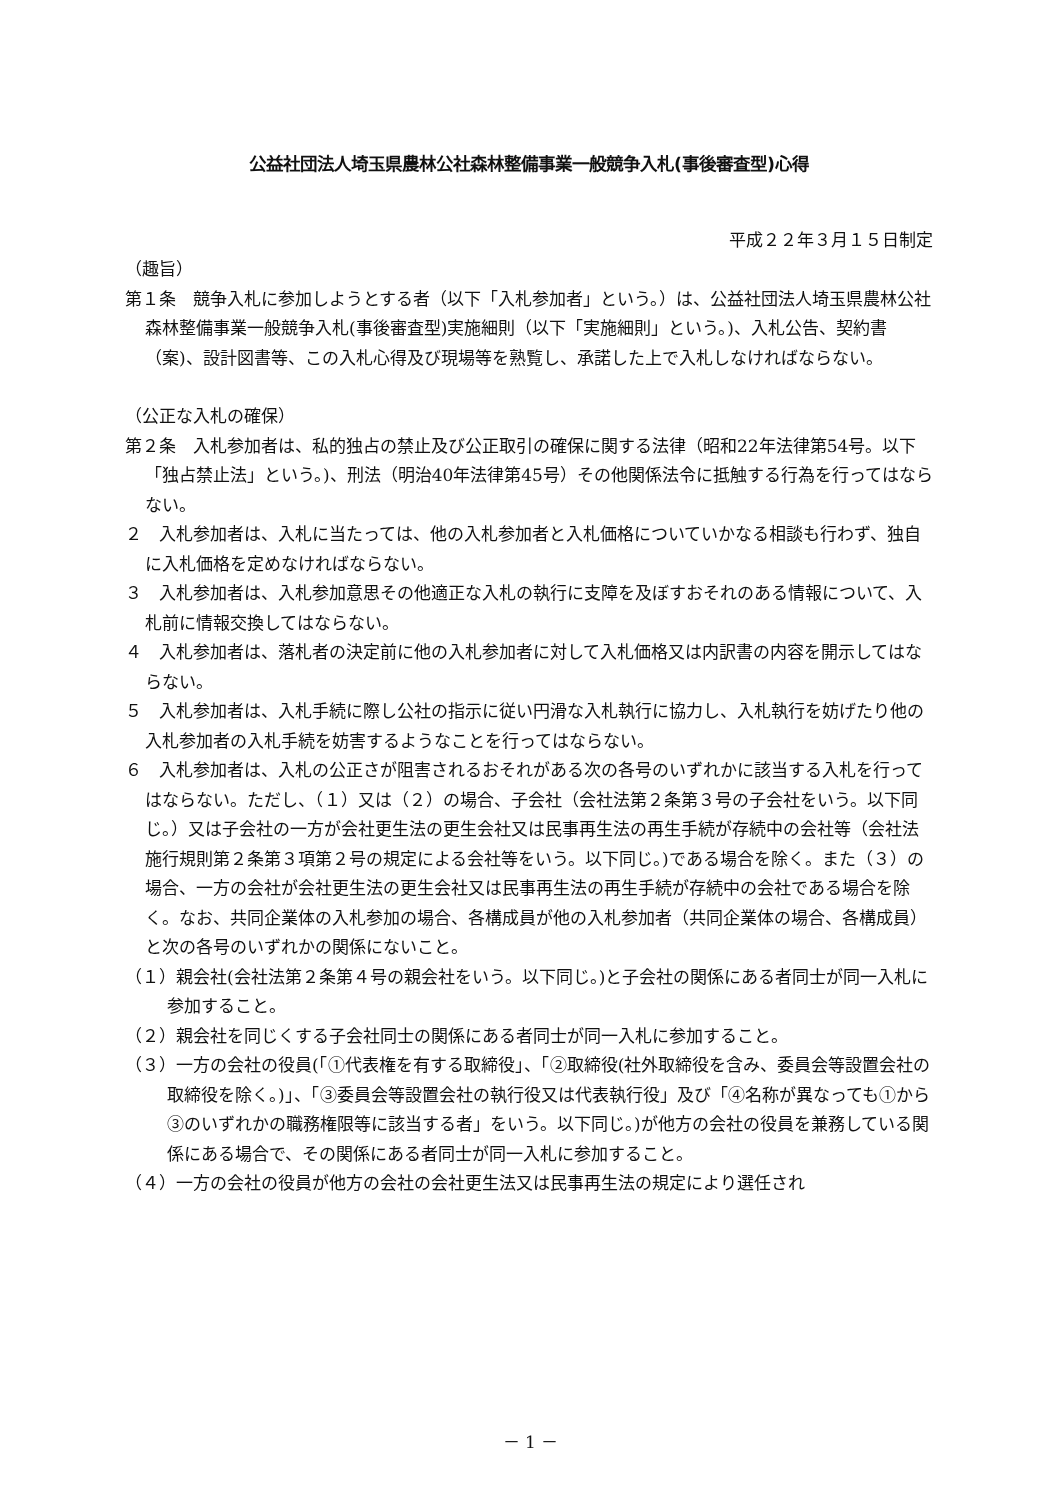公益社団法人埼玉県農林公社森林整備事業一般競争入札(事後審査型)心得
平成２２年３月１５日制定
（趣旨）
第１条　競争入札に参加しようとする者（以下「入札参加者」という。）は、公益社団法人埼玉県農林公社森林整備事業一般競争入札(事後審査型)実施細則（以下「実施細則」という。)、入札公告、契約書（案)、設計図書等、この入札心得及び現場等を熟覧し、承諾した上で入札しなければならない。
（公正な入札の確保）
第２条　入札参加者は、私的独占の禁止及び公正取引の確保に関する法律（昭和22年法律第54号。以下「独占禁止法」という。)、刑法（明治40年法律第45号）その他関係法令に抵触する行為を行ってはならない。
２　入札参加者は、入札に当たっては、他の入札参加者と入札価格についていかなる相談も行わず、独自に入札価格を定めなければならない。
３　入札参加者は、入札参加意思その他適正な入札の執行に支障を及ぼすおそれのある情報について、入札前に情報交換してはならない。
４　入札参加者は、落札者の決定前に他の入札参加者に対して入札価格又は内訳書の内容を開示してはならない。
５　入札参加者は、入札手続に際し公社の指示に従い円滑な入札執行に協力し、入札執行を妨げたり他の入札参加者の入札手続を妨害するようなことを行ってはならない。
６　入札参加者は、入札の公正さが阻害されるおそれがある次の各号のいずれかに該当する入札を行ってはならない。ただし、（１）又は（２）の場合、子会社（会社法第２条第３号の子会社をいう。以下同じ。）又は子会社の一方が会社更生法の更生会社又は民事再生法の再生手続が存続中の会社等（会社法施行規則第２条第３項第２号の規定による会社等をいう。以下同じ。)である場合を除く。また（３）の場合、一方の会社が会社更生法の更生会社又は民事再生法の再生手続が存続中の会社である場合を除く。なお、共同企業体の入札参加の場合、各構成員が他の入札参加者（共同企業体の場合、各構成員）と次の各号のいずれかの関係にないこと。
（１）親会社(会社法第２条第４号の親会社をいう。以下同じ。)と子会社の関係にある者同士が同一入札に参加すること。
（２）親会社を同じくする子会社同士の関係にある者同士が同一入札に参加すること。
（３）一方の会社の役員(「①代表権を有する取締役」、「②取締役(社外取締役を含み、委員会等設置会社の取締役を除く。)」、「③委員会等設置会社の執行役又は代表執行役」及び「④名称が異なっても①から③のいずれかの職務権限等に該当する者」をいう。以下同じ。)が他方の会社の役員を兼務している関係にある場合で、その関係にある者同士が同一入札に参加すること。
（４）一方の会社の役員が他方の会社の会社更生法又は民事再生法の規定により選任され
－ 1 －